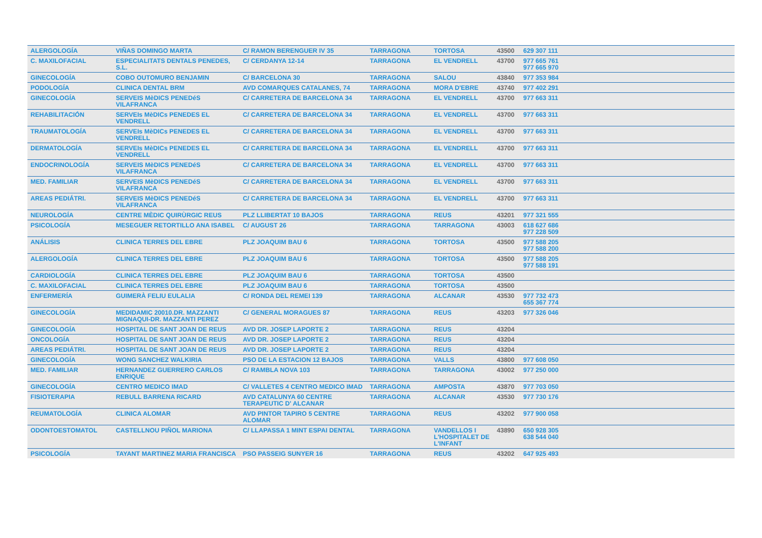| ALERGOLOGÍA | VIÑAS DOMINGO MARTA | C/ RAMON BERENGUER IV 35 | TARRAGONA | TORTOSA | 43500 | 629 307 111 | |
| C. MAXILOFACIAL | ESPECIALITATS DENTALS PENEDES, S.L. | C/ CERDANYA 12-14 | TARRAGONA | EL VENDRELL | 43700 | 977 665 761 977 665 970 | |
| GINECOLOGÍA | COBO OUTOMURO BENJAMIN | C/ BARCELONA 30 | TARRAGONA | SALOU | 43840 | 977 353 984 | |
| PODOLOGÍA | CLINICA DENTAL BRM | AVD COMARQUES CATALANES, 74 | TARRAGONA | MORA D'EBRE | 43740 | 977 402 291 | |
| GINECOLOGÍA | SERVEIS MèDICS PENEDéS VILAFRANCA | C/ CARRETERA DE BARCELONA 34 | TARRAGONA | EL VENDRELL | 43700 | 977 663 311 | |
| REHABILITACIÓN | SERVEIs MèDICs PENEDES EL VENDRELL | C/ CARRETERA DE BARCELONA 34 | TARRAGONA | EL VENDRELL | 43700 | 977 663 311 | |
| TRAUMATOLOGÍA | SERVEIs MèDICs PENEDES EL VENDRELL | C/ CARRETERA DE BARCELONA 34 | TARRAGONA | EL VENDRELL | 43700 | 977 663 311 | |
| DERMATOLOGÍA | SERVEIs MèDICs PENEDES EL VENDRELL | C/ CARRETERA DE BARCELONA 34 | TARRAGONA | EL VENDRELL | 43700 | 977 663 311 | |
| ENDOCRINOLOGÍA | SERVEIS MèDICS PENEDéS VILAFRANCA | C/ CARRETERA DE BARCELONA 34 | TARRAGONA | EL VENDRELL | 43700 | 977 663 311 | |
| MED. FAMILIAR | SERVEIS MèDICS PENEDéS VILAFRANCA | C/ CARRETERA DE BARCELONA 34 | TARRAGONA | EL VENDRELL | 43700 | 977 663 311 | |
| AREAS PEDIÁTRI. | SERVEIS MèDICS PENEDéS VILAFRANCA | C/ CARRETERA DE BARCELONA 34 | TARRAGONA | EL VENDRELL | 43700 | 977 663 311 | |
| NEUROLOGÍA | CENTRE MÈDIC QUIRÙRGIC REUS | PLZ LLIBERTAT 10 BAJOS | TARRAGONA | REUS | 43201 | 977 321 555 | |
| PSICOLOGÍA | MESEGUER RETORTILLO ANA ISABEL | C/ AUGUST 26 | TARRAGONA | TARRAGONA | 43003 | 618 627 686 977 228 509 | |
| ANÁLISIS | CLINICA TERRES DEL EBRE | PLZ JOAQUIM BAU 6 | TARRAGONA | TORTOSA | 43500 | 977 588 205 977 588 200 | |
| ALERGOLOGÍA | CLINICA TERRES DEL EBRE | PLZ JOAQUIM BAU 6 | TARRAGONA | TORTOSA | 43500 | 977 588 205 977 588 191 | |
| CARDIOLOGÍA | CLINICA TERRES DEL EBRE | PLZ JOAQUIM BAU 6 | TARRAGONA | TORTOSA | 43500 | | |
| C. MAXILOFACIAL | CLINICA TERRES DEL EBRE | PLZ JOAQUIM BAU 6 | TARRAGONA | TORTOSA | 43500 | | |
| ENFERMERÍA | GUIMERÀ FELIU EULALIA | C/ RONDA DEL REMEI 139 | TARRAGONA | ALCANAR | 43530 | 977 732 473 655 367 774 | |
| GINECOLOGÍA | MEDIDAMIC 20010.DR. MAZZANTI MIGNAQUI-DR. MAZZANTI PEREZ | C/ GENERAL MORAGUES 87 | TARRAGONA | REUS | 43203 | 977 326 046 | |
| GINECOLOGÍA | HOSPITAL DE SANT JOAN DE REUS | AVD DR. JOSEP LAPORTE 2 | TARRAGONA | REUS | 43204 | | |
| ONCOLOGÍA | HOSPITAL DE SANT JOAN DE REUS | AVD DR. JOSEP LAPORTE 2 | TARRAGONA | REUS | 43204 | | |
| AREAS PEDIÁTRI. | HOSPITAL DE SANT JOAN DE REUS | AVD DR. JOSEP LAPORTE 2 | TARRAGONA | REUS | 43204 | | |
| GINECOLOGÍA | WONG SANCHEZ WALKIRIA | PSO DE LA ESTACION 12 BAJOS | TARRAGONA | VALLS | 43800 | 977 608 050 | |
| MED. FAMILIAR | HERNANDEZ GUERRERO CARLOS ENRIQUE | C/ RAMBLA NOVA 103 | TARRAGONA | TARRAGONA | 43002 | 977 250 000 | |
| GINECOLOGÍA | CENTRO MEDICO IMAD | C/ VALLETES 4 CENTRO MEDICO IMAD | TARRAGONA | AMPOSTA | 43870 | 977 703 050 | |
| FISIOTERAPIA | REBULL BARRENA RICARD | AVD CATALUNYA 60 CENTRE TERAPEUTIC D' ALCANAR | TARRAGONA | ALCANAR | 43530 | 977 730 176 | |
| REUMATOLOGÍA | CLINICA ALOMAR | AVD PINTOR TAPIRO 5 CENTRE ALOMAR | TARRAGONA | REUS | 43202 | 977 900 058 | |
| ODONTOESTOMATOL | CASTELLNOU PIÑOL MARIONA | C/ LLAPASSA 1 MINT ESPAI DENTAL | TARRAGONA | VANDELLOS I L'HOSPITALET DE L'INFANT | 43890 | 650 928 305 638 544 040 | |
| PSICOLOGÍA | TAYANT MARTINEZ MARIA FRANCISCA | PSO PASSEIG SUNYER 16 | TARRAGONA | REUS | 43202 | 647 925 493 | |